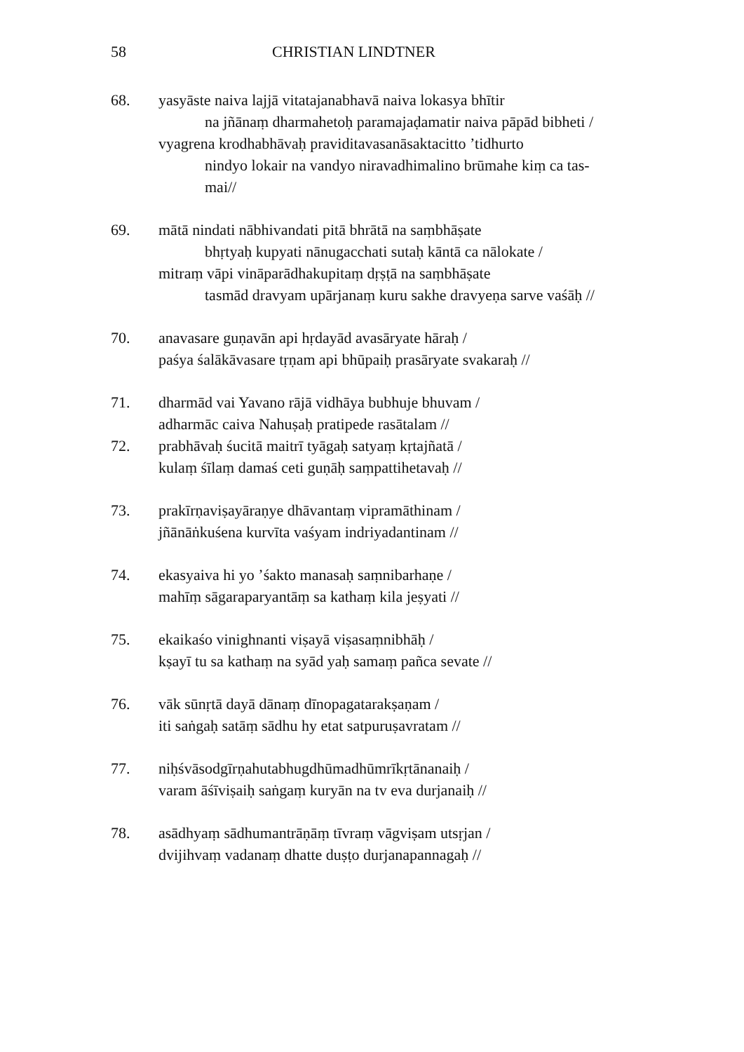58 CHRISTIAN LINDTNER
68. yasyāste naiva lajjā vitatajanabhavā naiva lokasya bhītir
na jñānaṃ dharmahetoḥ paramajaḍamatir naiva pāpād bibheti /
vyagrena krodhabhāvaḥ praviditavasanāsaktacitto ’tidhurto
nindyo lokair na vandyo niravadhimalino brūmahe kiṃ ca tas-
mai//
69. mātā nindati nābhivandati pitā bhrātā na saṃbhāṣate
bhṛtyaḥ kupyati nānugacchati sutaḥ kāntā ca nālokate /
mitraṃ vāpi vināparādhakupitaṃ dṛṣṭā na saṃbhāṣate
tasmād dravyam upārjanaṃ kuru sakhe dravyeṇa sarve vaśāḥ //
70. anavasare guṇavān api hṛdayād avasāryate hāraḥ /
paśya śalākāvasare tṛṇam api bhūpaiḥ prasāryate svakaraḥ //
71. dharmād vai Yavano rājā vidhāya bubhuje bhuvam /
adharmāc caiva Nahuṣaḥ pratipede rasātalam //
72. prabhāvaḥ śucitā maitrī tyāgaḥ satyaṃ kṛtajñatā /
kulaṃ śīlaṃ damaś ceti guṇāḥ saṃpattihetavaḥ //
73. prakīrṇaviṣayāraṇye dhāvantaṃ vipramāthinam /
jñānāṅkuśena kurvīta vaśyam indriyadantinam //
74. ekasyaiva hi yo ’śakto manasaḥ saṃnibarhaṇe /
mahīṃ sāgaraparyantāṃ sa kathaṃ kila jeṣyati //
75. ekaikaśo vinighnanti viṣayā viṣasaṃnibhāḥ /
kṣayī tu sa kathaṃ na syād yaḥ samaṃ pañca sevate //
76. vāk sūnṛtā dayā dānaṃ dīnopagatarakṣaṇam /
iti saṅgaḥ satāṃ sādhu hy etat satpuruṣavratam //
77. niḥśvāsodgīrṇahutabhugdhūmadhūmrīkṛtānanaiḥ /
varam āśīviṣaiḥ saṅgaṃ kuryān na tv eva durjanaiḥ //
78. asādhyaṃ sādhumantrāṇāṃ tīvraṃ vāgviṣam utsṛjan /
dvijihvaṃ vadanaṃ dhatte duṣṭo durjanapannagaḥ //